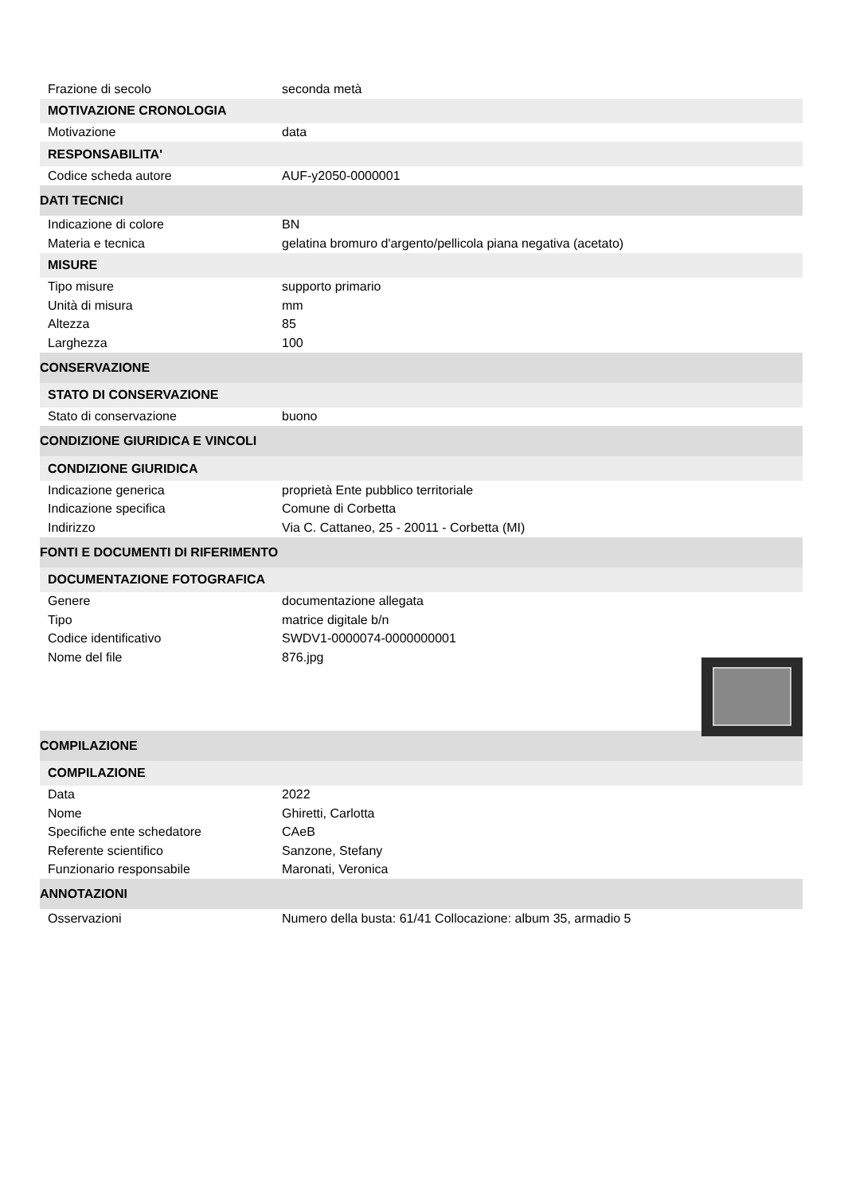Frazione di secolo seconda metà
MOTIVAZIONE CRONOLOGIA
Motivazione data
RESPONSABILITA'
Codice scheda autore AUF-y2050-0000001
DATI TECNICI
Indicazione di colore BN
Materia e tecnica gelatina bromuro d'argento/pellicola piana negativa (acetato)
MISURE
Tipo misure supporto primario
Unità di misura mm
Altezza 85
Larghezza 100
CONSERVAZIONE
STATO DI CONSERVAZIONE
Stato di conservazione buono
CONDIZIONE GIURIDICA E VINCOLI
CONDIZIONE GIURIDICA
Indicazione generica proprietà Ente pubblico territoriale
Indicazione specifica Comune di Corbetta
Indirizzo Via C. Cattaneo, 25 - 20011 - Corbetta (MI)
FONTI E DOCUMENTI DI RIFERIMENTO
DOCUMENTAZIONE FOTOGRAFICA
Genere documentazione allegata
Tipo matrice digitale b/n
Codice identificativo SWDV1-0000074-0000000001
Nome del file 876.jpg
COMPILAZIONE
COMPILAZIONE
Data 2022
Nome Ghiretti, Carlotta
Specifiche ente schedatore CAeB
Referente scientifico Sanzone, Stefany
Funzionario responsabile Maronati, Veronica
ANNOTAZIONI
Osservazioni Numero della busta: 61/41 Collocazione: album 35, armadio 5